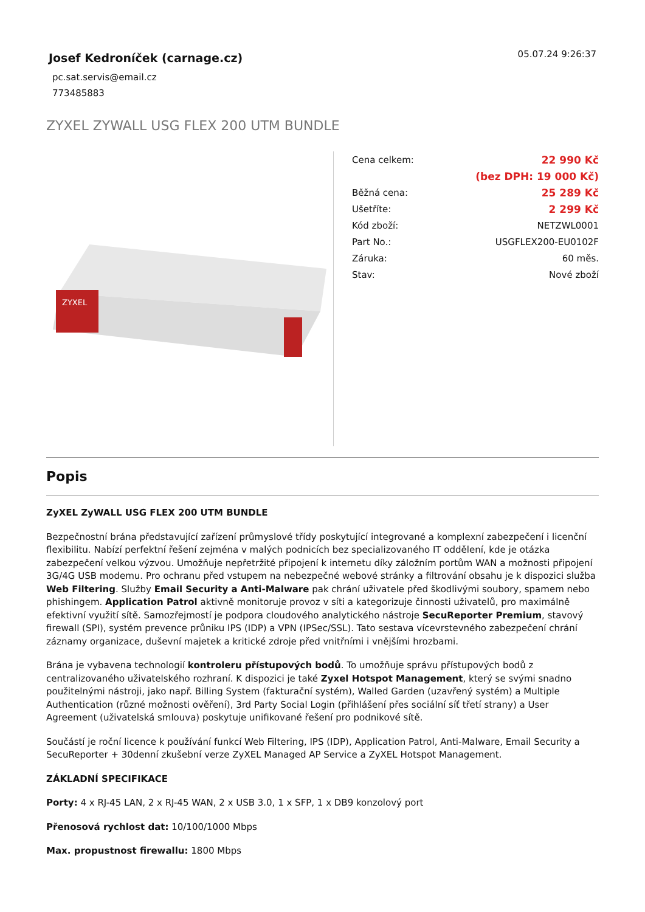Josef Kedroníček (carnage.cz)
05.07.24 9:26:37
pc.sat.servis@email.cz
773485883
ZYXEL ZYWALL USG FLEX 200 UTM BUNDLE
ZYXEL
| Cena celkem: | 22 990 Kč |
| | (bez DPH: 19 000 Kč) |
| Běžná cena: | 25 289 Kč |
| Ušetříte: | 2 299 Kč |
| Kód zboží: | NETZWL0001 |
| Part No.: | USGFLEX200-EU0102F |
| Záruka: | 60 měs. |
| Stav: | Nové zboží |
Popis
ZyXEL ZyWALL USG FLEX 200 UTM BUNDLE
Bezpečnostní brána představující zařízení průmyslové třídy poskytující integrované a komplexní zabezpečení i licenční flexibilitu. Nabízí perfektní řešení zejména v malých podnicích bez specializovaného IT oddělení, kde je otázka zabezpečení velkou výzvou. Umožňuje nepřetržité připojení k internetu díky záložním portům WAN a možnosti připojení 3G/4G USB modemu. Pro ochranu před vstupem na nebezpečné webové stránky a filtrování obsahu je k dispozici služba Web Filtering. Služby Email Security a Anti-Malware pak chrání uživatele před škodlivými soubory, spamem nebo phishingem. Application Patrol aktivně monitoruje provoz v síti a kategorizuje činnosti uživatelů, pro maximálně efektivní využití sítě. Samozřejmostí je podpora cloudového analytického nástroje SecuReporter Premium, stavový firewall (SPI), systém prevence průniku IPS (IDP) a VPN (IPSec/SSL). Tato sestava vícevrstevného zabezpečení chrání záznamy organizace, duševní majetek a kritické zdroje před vnitřními i vnějšími hrozbami.
Brána je vybavena technologií kontroleru přístupových bodů. To umožňuje správu přístupových bodů z centralizovaného uživatelského rozhraní. K dispozici je také Zyxel Hotspot Management, který se svými snadno použitelnými nástroji, jako např. Billing System (fakturační systém), Walled Garden (uzavřený systém) a Multiple Authentication (různé možnosti ověření), 3rd Party Social Login (přihlášení přes sociální síť třetí strany) a User Agreement (uživatelská smlouva) poskytuje unifikované řešení pro podnikové sítě.
Součástí je roční licence k používání funkcí Web Filtering, IPS (IDP), Application Patrol, Anti-Malware, Email Security a SecuReporter + 30denní zkušební verze ZyXEL Managed AP Service a ZyXEL Hotspot Management.
ZÁKLADNÍ SPECIFIKACE
Porty: 4 x RJ-45 LAN, 2 x RJ-45 WAN, 2 x USB 3.0, 1 x SFP, 1 x DB9 konzolový port
Přenosová rychlost dat: 10/100/1000 Mbps
Max. propustnost firewallu: 1800 Mbps